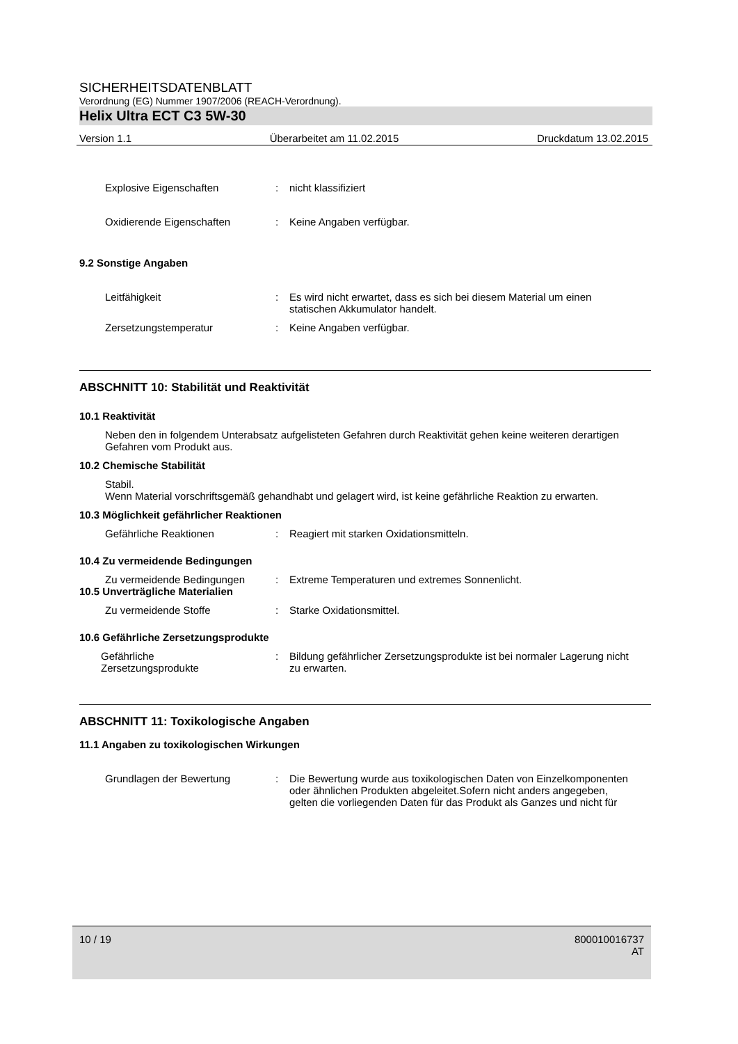SICHERHEITSDATENBLATT
Verordnung (EG) Nummer 1907/2006 (REACH-Verordnung).
Helix Ultra ECT C3 5W-30
Version 1.1 Überarbeitet am 11.02.2015 Druckdatum 13.02.2015
Explosive Eigenschaften : nicht klassifiziert
Oxidierende Eigenschaften : Keine Angaben verfügbar.
9.2 Sonstige Angaben
Leitfähigkeit : Es wird nicht erwartet, dass es sich bei diesem Material um einen statischen Akkumulator handelt.
Zersetzungstemperatur : Keine Angaben verfügbar.
ABSCHNITT 10: Stabilität und Reaktivität
10.1 Reaktivität
Neben den in folgendem Unterabsatz aufgelisteten Gefahren durch Reaktivität gehen keine weiteren derartigen Gefahren vom Produkt aus.
10.2 Chemische Stabilität
Stabil.
Wenn Material vorschriftsgemäß gehandhabt und gelagert wird, ist keine gefährliche Reaktion zu erwarten.
10.3 Möglichkeit gefährlicher Reaktionen
Gefährliche Reaktionen : Reagiert mit starken Oxidationsmitteln.
10.4 Zu vermeidende Bedingungen
Zu vermeidende Bedingungen : Extreme Temperaturen und extremes Sonnenlicht.
10.5 Unverträgliche Materialien
Zu vermeidende Stoffe : Starke Oxidationsmittel.
10.6 Gefährliche Zersetzungsprodukte
Gefährliche
Zersetzungsprodukte
: Bildung gefährlicher Zersetzungsprodukte ist bei normaler Lagerung nicht zu erwarten.
ABSCHNITT 11: Toxikologische Angaben
11.1 Angaben zu toxikologischen Wirkungen
Grundlagen der Bewertung : Die Bewertung wurde aus toxikologischen Daten von Einzelkomponenten oder ähnlichen Produkten abgeleitet.Sofern nicht anders angegeben, gelten die vorliegenden Daten für das Produkt als Ganzes und nicht für
10 / 19 800010016737
AT